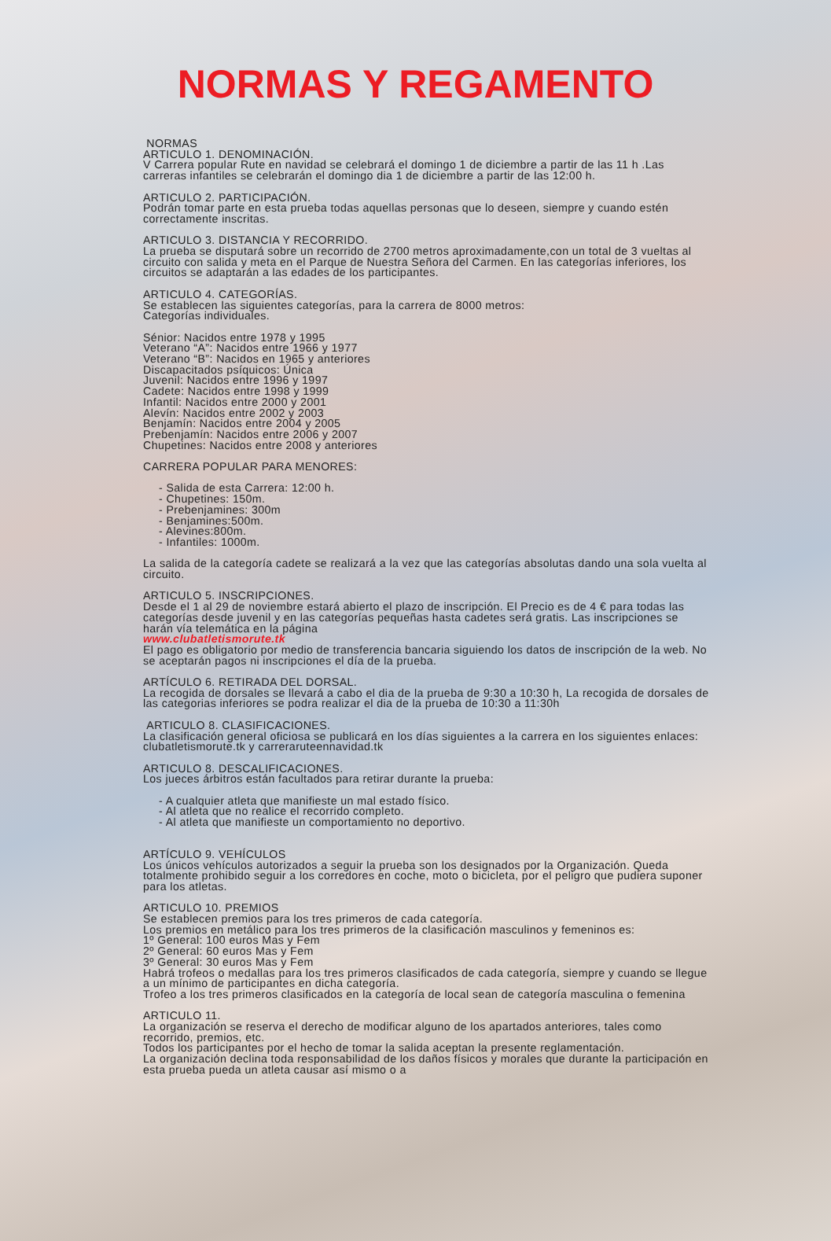NORMAS Y REGAMENTO
NORMAS
ARTICULO 1. DENOMINACIÓN.
V Carrera popular Rute en navidad se celebrará el domingo 1 de diciembre a partir de las 11 h .Las carreras infantiles se celebrarán el domingo dia 1 de diciembre a partir de las 12:00 h.
ARTICULO 2. PARTICIPACIÓN.
Podrán tomar parte en esta prueba todas aquellas personas que lo deseen, siempre y cuando estén correctamente inscritas.
ARTICULO 3. DISTANCIA Y RECORRIDO.
La prueba se disputará sobre un recorrido de 2700 metros aproximadamente,con un total de 3 vueltas al circuito con salida y meta en el Parque de Nuestra Señora del Carmen. En las categorías inferiores, los circuitos se adaptarán a las edades de los participantes.
ARTICULO 4. CATEGORÍAS.
Se establecen las siguientes categorías, para la carrera de 8000 metros:
Categorías individuales.
Sénior: Nacidos entre 1978 y 1995
Veterano “A”: Nacidos entre 1966 y 1977
Veterano “B”: Nacidos en 1965 y anteriores
Discapacitados psíquicos: Única
Juvenil: Nacidos entre 1996 y 1997
Cadete: Nacidos entre 1998 y 1999
Infantil: Nacidos entre 2000 y 2001
Alevín: Nacidos entre 2002 y 2003
Benjamín: Nacidos entre 2004 y 2005
Prebenjamín: Nacidos entre 2006 y 2007
Chupetines: Nacidos entre 2008 y anteriores
CARRERA POPULAR PARA MENORES:
- Salida de esta Carrera: 12:00 h.
- Chupetines: 150m.
- Prebenjamines: 300m
- Benjamines:500m.
- Alevines:800m.
- Infantiles: 1000m.
La salida de la categoría cadete se realizará a la vez que las categorías absolutas dando una sola vuelta al circuito.
ARTICULO 5. INSCRIPCIONES.
Desde el 1 al 29 de noviembre estará abierto el plazo de inscripción. El Precio es de 4 € para todas las categorías desde juvenil y en las categorías pequeñas hasta cadetes será gratis. Las inscripciones se harán vía telemática en la página
www.clubatletismorute.tk
El pago es obligatorio por medio de transferencia bancaria siguiendo los datos de inscripción de la web. No se aceptarán pagos ni inscripciones el día de la prueba.
ARTÍCULO 6. RETIRADA DEL DORSAL.
La recogida de dorsales se llevará a cabo el dia de la prueba de 9:30 a 10:30 h, La recogida de dorsales de las categorias inferiores se podra realizar el dia de la prueba de 10:30 a 11:30h
ARTICULO 8. CLASIFICACIONES.
La clasificación general oficiosa se publicará en los días siguientes a la carrera en los siguientes enlaces:
clubatletismorute.tk y carreraruteennavidad.tk
ARTICULO 8. DESCALIFICACIONES.
Los jueces árbitros están facultados para retirar durante la prueba:
- A cualquier atleta que manifieste un mal estado físico.
- Al atleta que no realice el recorrido completo.
- Al atleta que manifieste un comportamiento no deportivo.
ARTÍCULO 9. VEHÍCULOS
Los únicos vehículos autorizados a seguir la prueba son los designados por la Organización. Queda totalmente prohibido seguir a los corredores en coche, moto o bicicleta, por el peligro que pudiera suponer para los atletas.
ARTICULO 10. PREMIOS
Se establecen premios para los tres primeros de cada categoría.
Los premios en metálico para los tres primeros de la clasificación masculinos y femeninos es:
1º General: 100 euros Mas y Fem
2º General: 60 euros Mas y Fem
3º General: 30 euros Mas y Fem
Habrá trofeos o medallas para los tres primeros clasificados de cada categoría, siempre y cuando se llegue a un mínimo de participantes en dicha categoría.
Trofeo a los tres primeros clasificados en la categoría de local sean de categoría masculina o femenina
ARTICULO 11.
La organización se reserva el derecho de modificar alguno de los apartados anteriores, tales como recorrido, premios, etc.
Todos los participantes por el hecho de tomar la salida aceptan la presente reglamentación.
La organización declina toda responsabilidad de los daños físicos y morales que durante la participación en esta prueba pueda un atleta causar así mismo o a